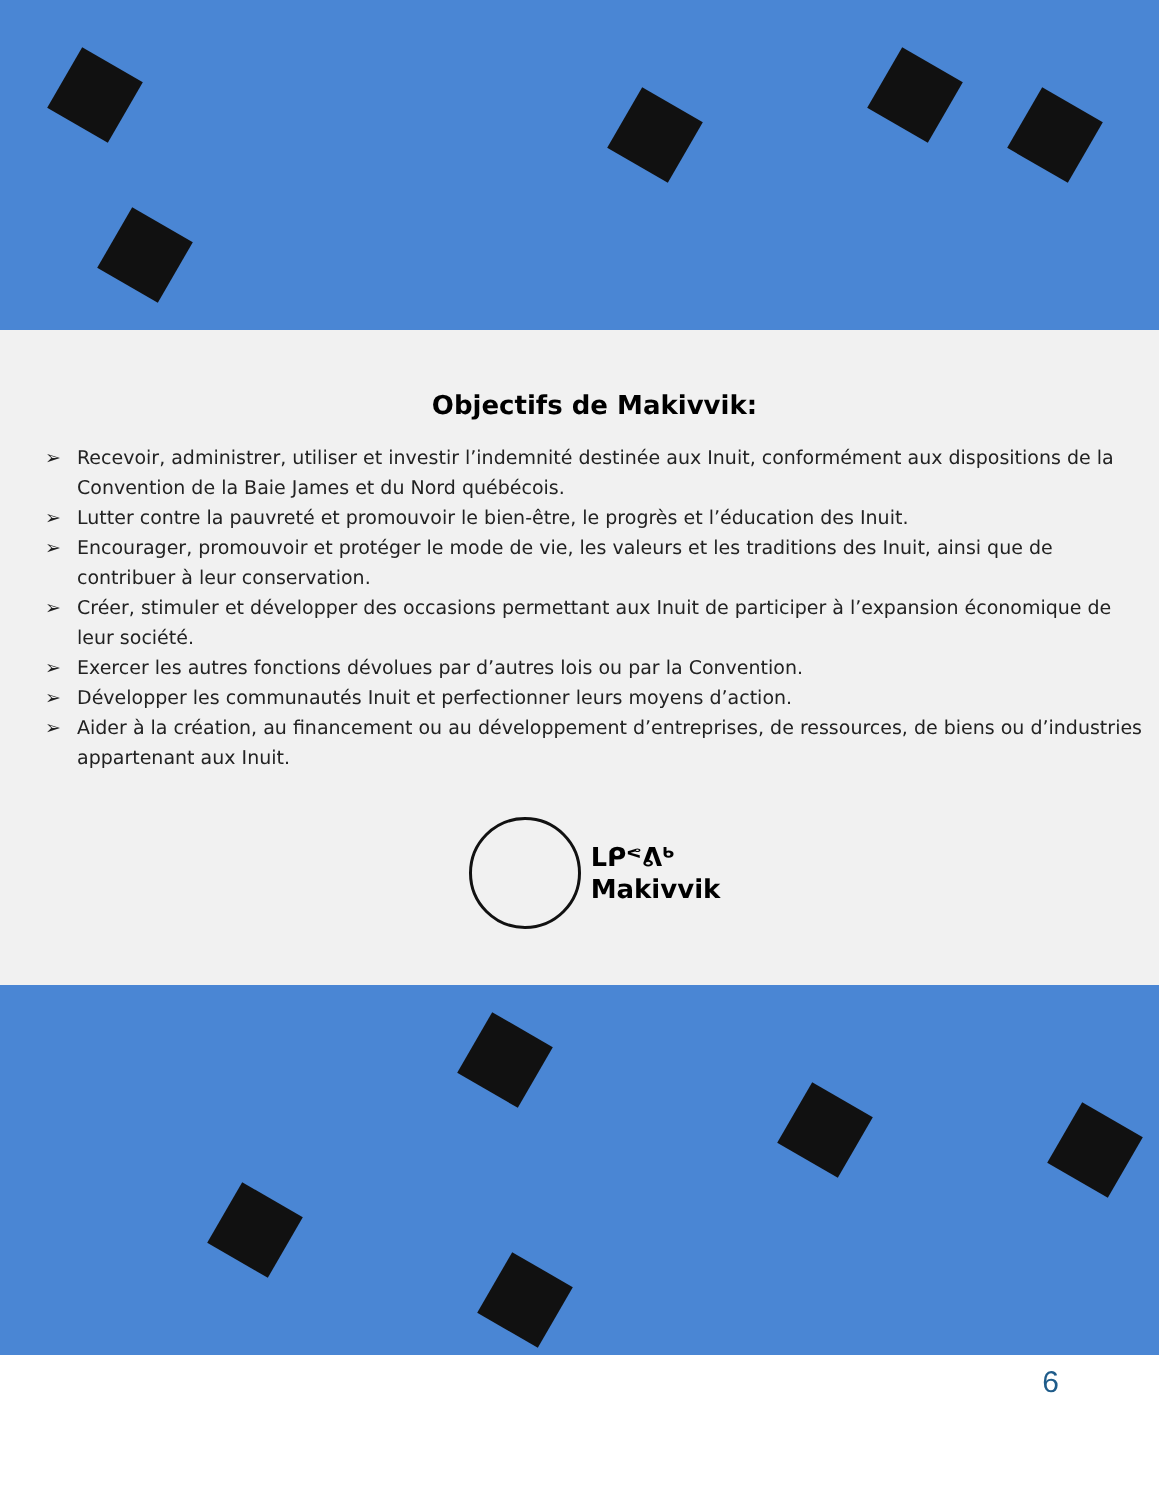Objectifs de Makivvik:
➢ Recevoir, administrer, utiliser et investir l’indemnité destinée aux Inuit, conformément aux dispositions de la Convention de la Baie James et du Nord québécois.
➢ Lutter contre la pauvreté et promouvoir le bien-être, le progrès et l’éducation des Inuit.
➢ Encourager, promouvoir et protéger le mode de vie, les valeurs et les traditions des Inuit, ainsi que de contribuer à leur conservation.
➢ Créer, stimuler et développer des occasions permettant aux Inuit de participer à l’expansion économique de leur société.
➢ Exercer les autres fonctions dévolues par d’autres lois ou par la Convention.
➢ Développer les communautés Inuit et perfectionner leurs moyens d’action.
➢ Aider à la création, au financement ou au développement d’entreprises, de ressources, de biens ou d’industries appartenant aux Inuit.
ᒪᑭᕝᕕᒃ
Makivvik
6